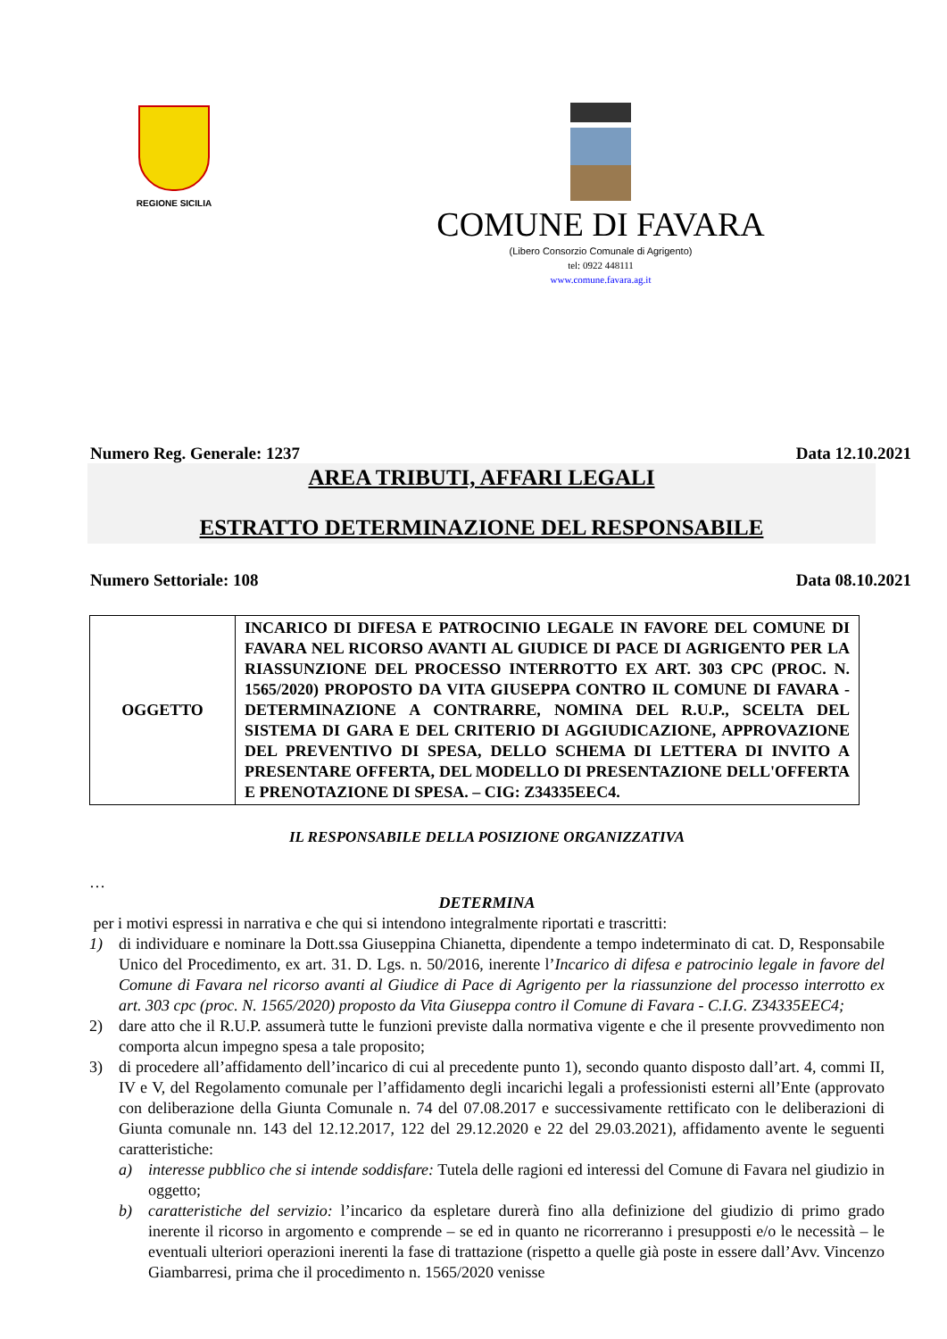REGIONE SICILIA
COMUNE DI FAVARA
(Libero Consorzio Comunale di Agrigento)
tel: 0922 448111
www.comune.favara.ag.it
Numero Reg. Generale: 1237 Data 12.10.2021
AREA TRIBUTI, AFFARI LEGALI
ESTRATTO DETERMINAZIONE DEL RESPONSABILE
Numero Settoriale: 108 Data 08.10.2021
| OGGETTO | INCARICO DI DIFESA E PATROCINIO LEGALE IN FAVORE DEL COMUNE DI FAVARA NEL RICORSO AVANTI AL GIUDICE DI PACE DI AGRIGENTO PER LA RIASSUNZIONE DEL PROCESSO INTERROTTO EX ART. 303 CPC (PROC. N. 1565/2020) PROPOSTO DA VITA GIUSEPPA CONTRO IL COMUNE DI FAVARA - DETERMINAZIONE A CONTRARRE, NOMINA DEL R.U.P., SCELTA DEL SISTEMA DI GARA E DEL CRITERIO DI AGGIUDICAZIONE, APPROVAZIONE DEL PREVENTIVO DI SPESA, DELLO SCHEMA DI LETTERA DI INVITO A PRESENTARE OFFERTA, DEL MODELLO DI PRESENTAZIONE DELL'OFFERTA E PRENOTAZIONE DI SPESA. – CIG: Z34335EEC4. |
IL RESPONSABILE DELLA POSIZIONE ORGANIZZATIVA
…
DETERMINA
per i motivi espressi in narrativa e che qui si intendono integralmente riportati e trascritti:
1) di individuare e nominare la Dott.ssa Giuseppina Chianetta, dipendente a tempo indeterminato di cat. D, Responsabile Unico del Procedimento, ex art. 31. D. Lgs. n. 50/2016, inerente l’Incarico di difesa e patrocinio legale in favore del Comune di Favara nel ricorso avanti al Giudice di Pace di Agrigento per la riassunzione del processo interrotto ex art. 303 cpc (proc. N. 1565/2020) proposto da Vita Giuseppa contro il Comune di Favara - C.I.G. Z34335EEC4;
2) dare atto che il R.U.P. assumerà tutte le funzioni previste dalla normativa vigente e che il presente provvedimento non comporta alcun impegno spesa a tale proposito;
3) di procedere all’affidamento dell’incarico di cui al precedente punto 1), secondo quanto disposto dall’art. 4, commi II, IV e V, del Regolamento comunale per l’affidamento degli incarichi legali a professionisti esterni all’Ente (approvato con deliberazione della Giunta Comunale n. 74 del 07.08.2017 e successivamente rettificato con le deliberazioni di Giunta comunale nn. 143 del 12.12.2017, 122 del 29.12.2020 e 22 del 29.03.2021), affidamento avente le seguenti caratteristiche:
a) interesse pubblico che si intende soddisfare: Tutela delle ragioni ed interessi del Comune di Favara nel giudizio in oggetto;
b) caratteristiche del servizio: l’incarico da espletare durerà fino alla definizione del giudizio di primo grado inerente il ricorso in argomento e comprende – se ed in quanto ne ricorreranno i presupposti e/o le necessità – le eventuali ulteriori operazioni inerenti la fase di trattazione (rispetto a quelle già poste in essere dall’Avv. Vincenzo Giambarresi, prima che il procedimento n. 1565/2020 venisse